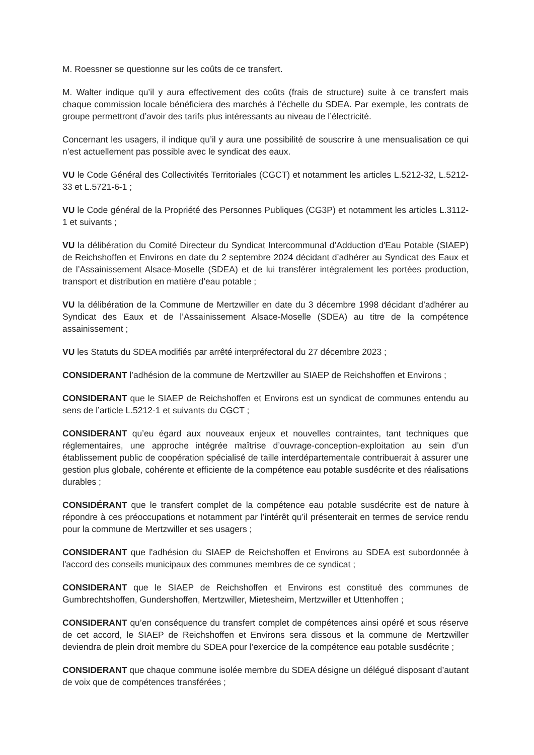M. Roessner se questionne sur les coûts de ce transfert.
M. Walter indique qu’il y aura effectivement des coûts (frais de structure) suite à ce transfert mais chaque commission locale bénéficiera des marchés à l’échelle du SDEA. Par exemple, les contrats de groupe permettront d’avoir des tarifs plus intéressants au niveau de l’électricité.
Concernant les usagers, il indique qu’il y aura une possibilité de souscrire à une mensualisation ce qui n’est actuellement pas possible avec le syndicat des eaux.
VU le Code Général des Collectivités Territoriales (CGCT) et notamment les articles L.5212-32, L.5212-33 et L.5721-6-1 ;
VU le Code général de la Propriété des Personnes Publiques (CG3P) et notamment les articles L.3112-1 et suivants ;
VU la délibération du Comité Directeur du Syndicat Intercommunal d’Adduction d'Eau Potable (SIAEP) de Reichshoffen et Environs en date du 2 septembre 2024 décidant d’adhérer au Syndicat des Eaux et de l’Assainissement Alsace-Moselle (SDEA) et de lui transférer intégralement les portées production, transport et distribution en matière d’eau potable ;
VU la délibération de la Commune de Mertzwiller en date du 3 décembre 1998 décidant d’adhérer au Syndicat des Eaux et de l’Assainissement Alsace-Moselle (SDEA) au titre de la compétence assainissement ;
VU les Statuts du SDEA modifiés par arrêté interpréfectoral du 27 décembre 2023 ;
CONSIDERANT l’adhésion de la commune de Mertzwiller au SIAEP de Reichshoffen et Environs ;
CONSIDERANT que le SIAEP de Reichshoffen et Environs est un syndicat de communes entendu au sens de l’article L.5212-1 et suivants du CGCT ;
CONSIDERANT qu’eu égard aux nouveaux enjeux et nouvelles contraintes, tant techniques que réglementaires, une approche intégrée maîtrise d’ouvrage-conception-exploitation au sein d’un établissement public de coopération spécialisé de taille interdépartementale contribuerait à assurer une gestion plus globale, cohérente et efficiente de la compétence eau potable susdécrite et des réalisations durables ;
CONSIDÉRANT que le transfert complet de la compétence eau potable susdécrite est de nature à répondre à ces préoccupations et notamment par l’intérêt qu’il présenterait en termes de service rendu pour la commune de Mertzwiller et ses usagers ;
CONSIDERANT que l'adhésion du SIAEP de Reichshoffen et Environs au SDEA est subordonnée à l'accord des conseils municipaux des communes membres de ce syndicat ;
CONSIDERANT que le SIAEP de Reichshoffen et Environs est constitué des communes de Gumbrechtshoffen, Gundershoffen, Mertzwiller, Mietesheim, Mertzwiller et Uttenhoffen ;
CONSIDERANT qu’en conséquence du transfert complet de compétences ainsi opéré et sous réserve de cet accord, le SIAEP de Reichshoffen et Environs sera dissous et la commune de Mertzwiller deviendra de plein droit membre du SDEA pour l’exercice de la compétence eau potable susdécrite ;
CONSIDERANT que chaque commune isolée membre du SDEA désigne un délégué disposant d’autant de voix que de compétences transférées ;